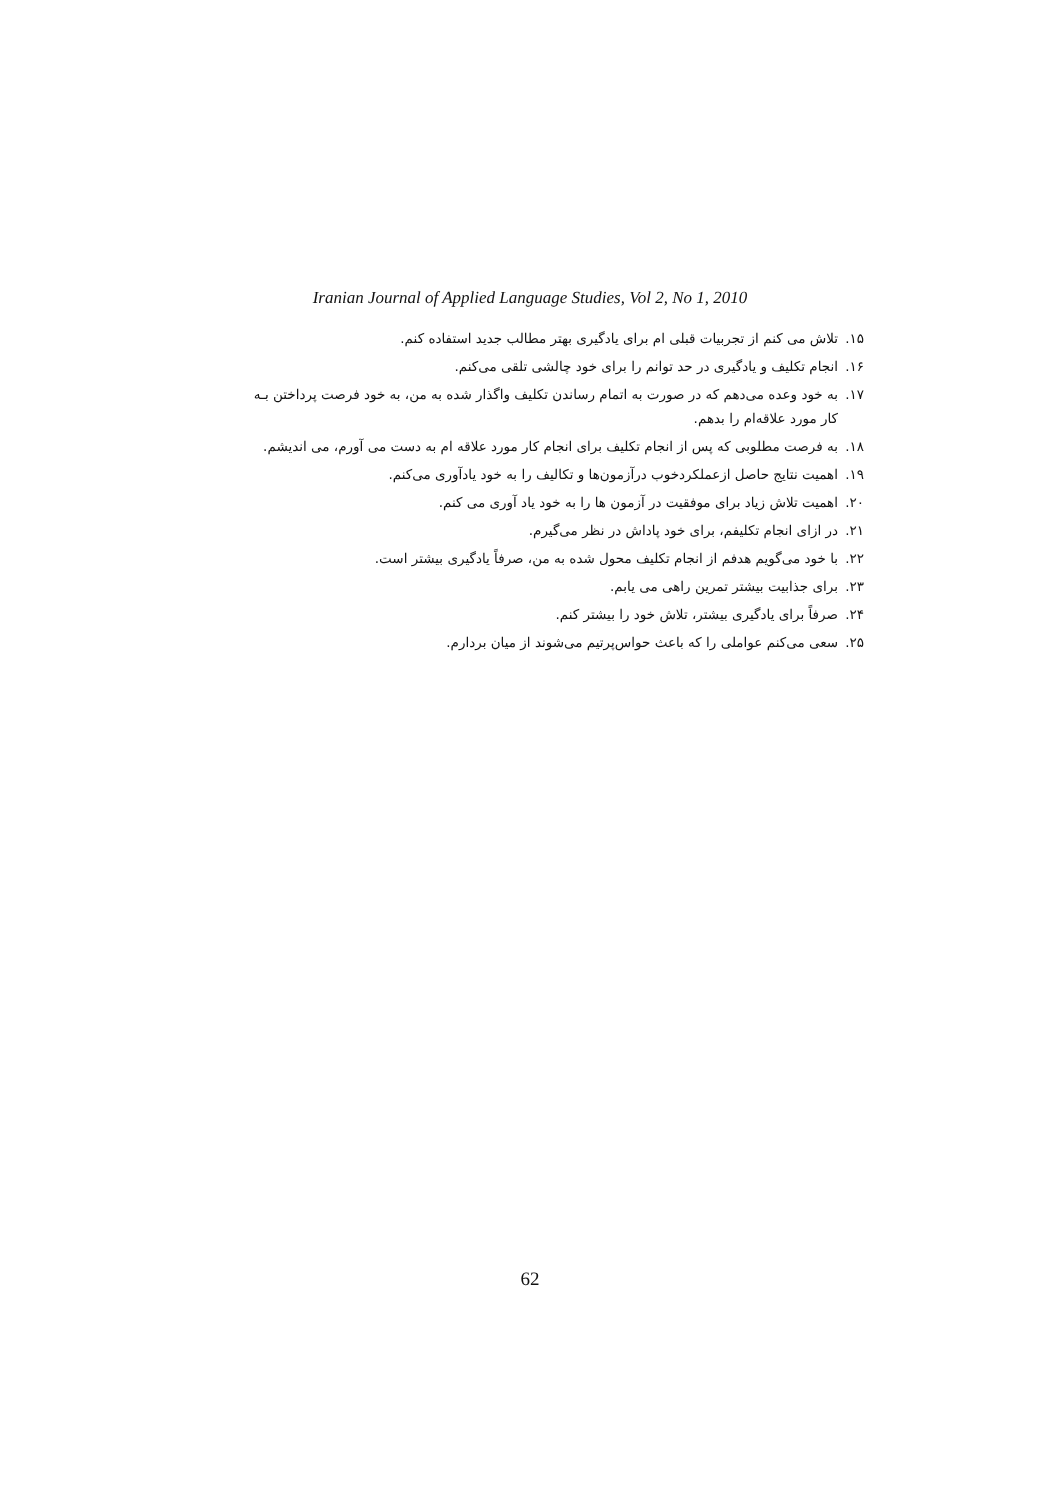Iranian Journal of Applied Language Studies, Vol 2, No 1, 2010
۱۵. تلاش می کنم از تجربیات قبلی ام برای یادگیری بهتر مطالب جدید استفاده کنم.
۱۶. انجام تکلیف و یادگیری در حد توانم را برای خود چالشی تلقی می‌کنم.
۱۷. به خود وعده می‌دهم که در صورت به اتمام رساندن تکلیف واگذار شده به من، به خود فرصت پرداختن بـه
کار مورد علاقه‌ام را بدهم.
۱۸. به فرصت مطلوبی که پس از انجام تکلیف برای انجام کار مورد علاقه ام به دست می آورم، می اندیشم.
۱۹. اهمیت نتایج حاصل ازعملکردخوب درآزمون‌ها و تکالیف را به خود یادآوری می‌کنم.
۲۰. اهمیت تلاش زیاد برای موفقیت در آزمون ها را به خود یاد آوری می کنم.
۲۱. در ازای انجام تکلیفم، برای خود پاداش در نظر می‌گیرم.
۲۲. با خود می‌گویم هدفم از انجام تکلیف محول شده به من، صرفاً یادگیری بیشتر است.
۲۳. برای جذابیت بیشتر تمرین راهی می یابم.
۲۴. صرفاً برای یادگیری بیشتر، تلاش خود را بیشتر کنم.
۲۵. سعی می‌کنم عواملی را که باعث حواس‌پرتیم می‌شوند از میان بردارم.
62